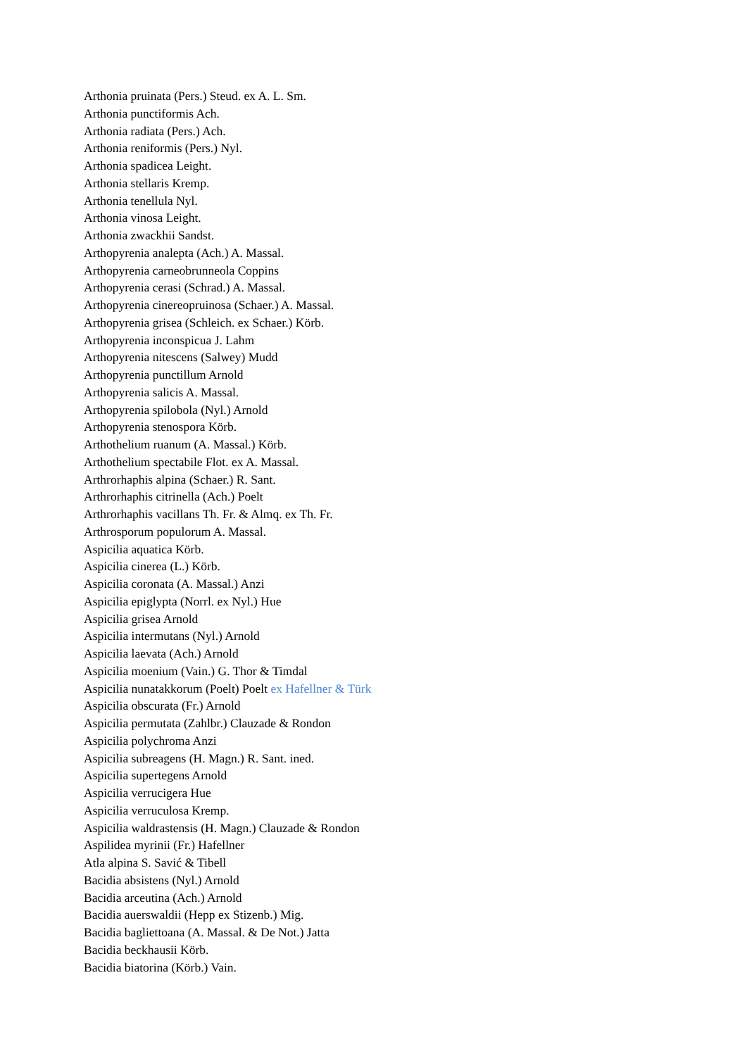Arthonia pruinata (Pers.) Steud. ex A. L. Sm.
Arthonia punctiformis Ach.
Arthonia radiata (Pers.) Ach.
Arthonia reniformis (Pers.) Nyl.
Arthonia spadicea Leight.
Arthonia stellaris Kremp.
Arthonia tenellula Nyl.
Arthonia vinosa Leight.
Arthonia zwackhii Sandst.
Arthopyrenia analepta (Ach.) A. Massal.
Arthopyrenia carneobrunneola Coppins
Arthopyrenia cerasi (Schrad.) A. Massal.
Arthopyrenia cinereopruinosa (Schaer.) A. Massal.
Arthopyrenia grisea (Schleich. ex Schaer.) Körb.
Arthopyrenia inconspicua J. Lahm
Arthopyrenia nitescens (Salwey) Mudd
Arthopyrenia punctillum Arnold
Arthopyrenia salicis A. Massal.
Arthopyrenia spilobola (Nyl.) Arnold
Arthopyrenia stenospora Körb.
Arthothelium ruanum (A. Massal.) Körb.
Arthothelium spectabile Flot. ex A. Massal.
Arthrorhaphis alpina (Schaer.) R. Sant.
Arthrorhaphis citrinella (Ach.) Poelt
Arthrorhaphis vacillans Th. Fr. & Almq. ex Th. Fr.
Arthrosporum populorum A. Massal.
Aspicilia aquatica Körb.
Aspicilia cinerea (L.) Körb.
Aspicilia coronata (A. Massal.) Anzi
Aspicilia epiglypta (Norrl. ex Nyl.) Hue
Aspicilia grisea Arnold
Aspicilia intermutans (Nyl.) Arnold
Aspicilia laevata (Ach.) Arnold
Aspicilia moenium (Vain.) G. Thor & Timdal
Aspicilia nunatakkorum (Poelt) Poelt ex Hafellner & Türk
Aspicilia obscurata (Fr.) Arnold
Aspicilia permutata (Zahlbr.) Clauzade & Rondon
Aspicilia polychroma Anzi
Aspicilia subreagens (H. Magn.) R. Sant. ined.
Aspicilia supertegens Arnold
Aspicilia verrucigera Hue
Aspicilia verruculosa Kremp.
Aspicilia waldrastensis (H. Magn.) Clauzade & Rondon
Aspilidea myrinii (Fr.) Hafellner
Atla alpina S. Savić & Tibell
Bacidia absistens (Nyl.) Arnold
Bacidia arceutina (Ach.) Arnold
Bacidia auerswaldii (Hepp ex Stizenb.) Mig.
Bacidia bagliettoana (A. Massal. & De Not.) Jatta
Bacidia beckhausii Körb.
Bacidia biatorina (Körb.) Vain.